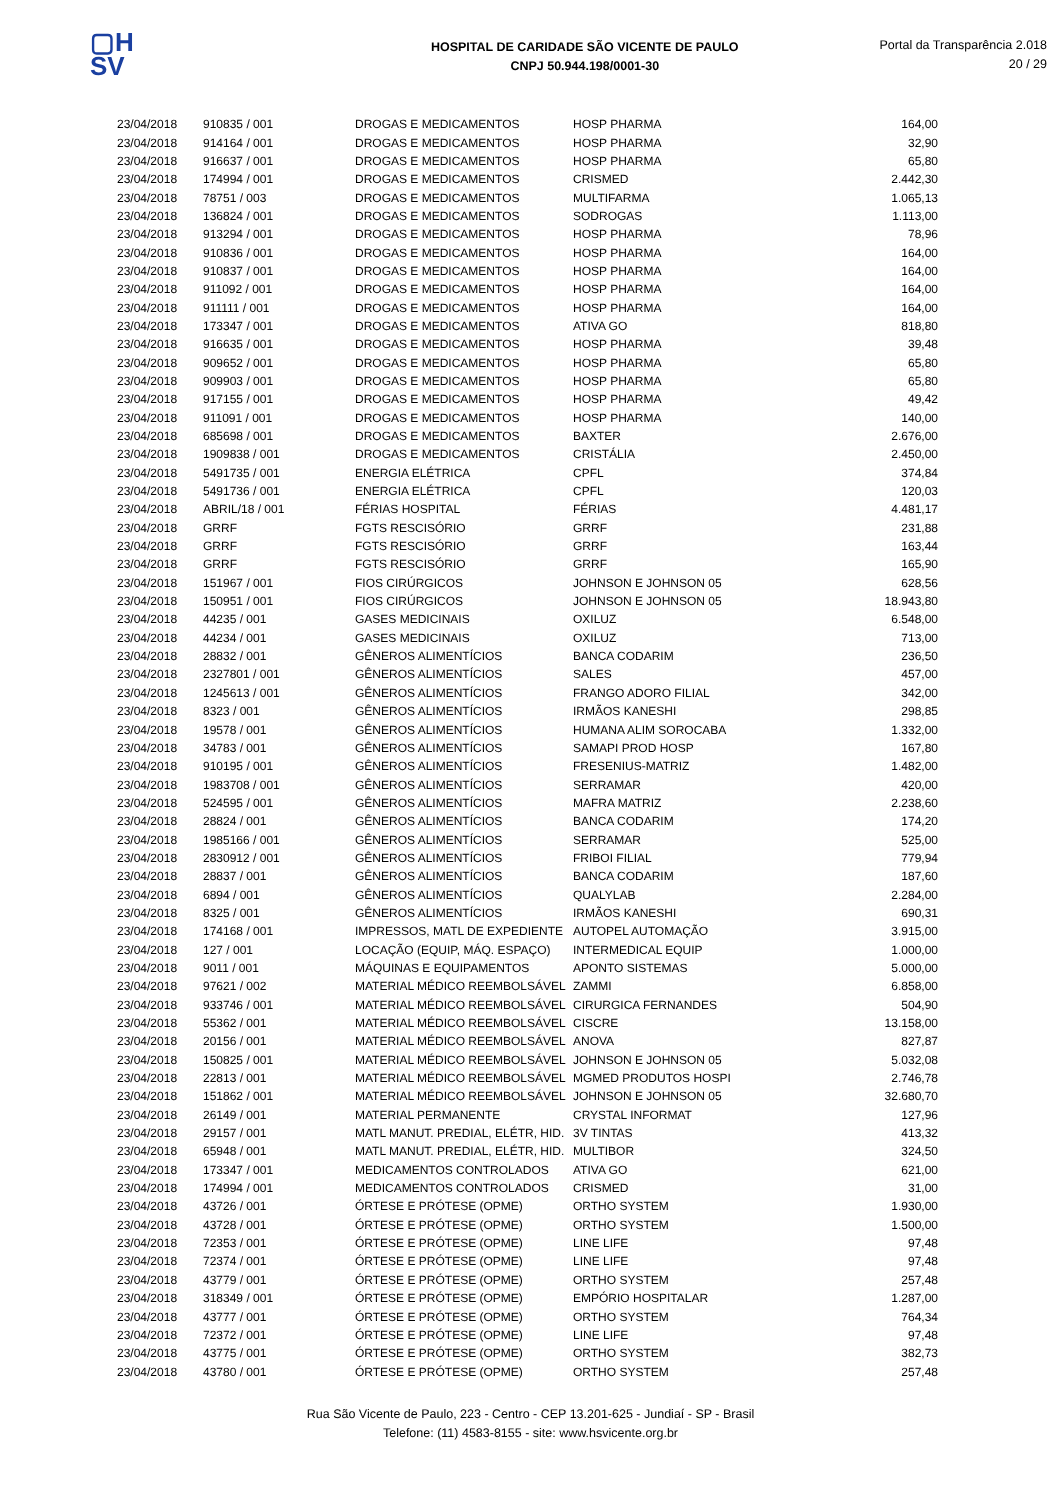▢H
SV
HOSPITAL DE CARIDADE SÃO VICENTE DE PAULO
CNPJ 50.944.198/0001-30
Portal da Transparência 2.018
20 / 29
| 23/04/2018 | 910835 / 001 | DROGAS E MEDICAMENTOS | HOSP PHARMA | 164,00 |
| 23/04/2018 | 914164 / 001 | DROGAS E MEDICAMENTOS | HOSP PHARMA | 32,90 |
| 23/04/2018 | 916637 / 001 | DROGAS E MEDICAMENTOS | HOSP PHARMA | 65,80 |
| 23/04/2018 | 174994 / 001 | DROGAS E MEDICAMENTOS | CRISMED | 2.442,30 |
| 23/04/2018 | 78751 / 003 | DROGAS E MEDICAMENTOS | MULTIFARMA | 1.065,13 |
| 23/04/2018 | 136824 / 001 | DROGAS E MEDICAMENTOS | SODROGAS | 1.113,00 |
| 23/04/2018 | 913294 / 001 | DROGAS E MEDICAMENTOS | HOSP PHARMA | 78,96 |
| 23/04/2018 | 910836 / 001 | DROGAS E MEDICAMENTOS | HOSP PHARMA | 164,00 |
| 23/04/2018 | 910837 / 001 | DROGAS E MEDICAMENTOS | HOSP PHARMA | 164,00 |
| 23/04/2018 | 911092 / 001 | DROGAS E MEDICAMENTOS | HOSP PHARMA | 164,00 |
| 23/04/2018 | 911111 / 001 | DROGAS E MEDICAMENTOS | HOSP PHARMA | 164,00 |
| 23/04/2018 | 173347 / 001 | DROGAS E MEDICAMENTOS | ATIVA GO | 818,80 |
| 23/04/2018 | 916635 / 001 | DROGAS E MEDICAMENTOS | HOSP PHARMA | 39,48 |
| 23/04/2018 | 909652 / 001 | DROGAS E MEDICAMENTOS | HOSP PHARMA | 65,80 |
| 23/04/2018 | 909903 / 001 | DROGAS E MEDICAMENTOS | HOSP PHARMA | 65,80 |
| 23/04/2018 | 917155 / 001 | DROGAS E MEDICAMENTOS | HOSP PHARMA | 49,42 |
| 23/04/2018 | 911091 / 001 | DROGAS E MEDICAMENTOS | HOSP PHARMA | 140,00 |
| 23/04/2018 | 685698 / 001 | DROGAS E MEDICAMENTOS | BAXTER | 2.676,00 |
| 23/04/2018 | 1909838 / 001 | DROGAS E MEDICAMENTOS | CRISTÁLIA | 2.450,00 |
| 23/04/2018 | 5491735 / 001 | ENERGIA ELÉTRICA | CPFL | 374,84 |
| 23/04/2018 | 5491736 / 001 | ENERGIA ELÉTRICA | CPFL | 120,03 |
| 23/04/2018 | ABRIL/18 / 001 | FÉRIAS HOSPITAL | FÉRIAS | 4.481,17 |
| 23/04/2018 | GRRF | FGTS RESCISÓRIO | GRRF | 231,88 |
| 23/04/2018 | GRRF | FGTS RESCISÓRIO | GRRF | 163,44 |
| 23/04/2018 | GRRF | FGTS RESCISÓRIO | GRRF | 165,90 |
| 23/04/2018 | 151967 / 001 | FIOS CIRÚRGICOS | JOHNSON E JOHNSON 05 | 628,56 |
| 23/04/2018 | 150951 / 001 | FIOS CIRÚRGICOS | JOHNSON E JOHNSON 05 | 18.943,80 |
| 23/04/2018 | 44235 / 001 | GASES MEDICINAIS | OXILUZ | 6.548,00 |
| 23/04/2018 | 44234 / 001 | GASES MEDICINAIS | OXILUZ | 713,00 |
| 23/04/2018 | 28832 / 001 | GÊNEROS ALIMENTÍCIOS | BANCA CODARIM | 236,50 |
| 23/04/2018 | 2327801 / 001 | GÊNEROS ALIMENTÍCIOS | SALES | 457,00 |
| 23/04/2018 | 1245613 / 001 | GÊNEROS ALIMENTÍCIOS | FRANGO ADORO FILIAL | 342,00 |
| 23/04/2018 | 8323 / 001 | GÊNEROS ALIMENTÍCIOS | IRMÃOS KANESHI | 298,85 |
| 23/04/2018 | 19578 / 001 | GÊNEROS ALIMENTÍCIOS | HUMANA ALIM SOROCABA | 1.332,00 |
| 23/04/2018 | 34783 / 001 | GÊNEROS ALIMENTÍCIOS | SAMAPI PROD HOSP | 167,80 |
| 23/04/2018 | 910195 / 001 | GÊNEROS ALIMENTÍCIOS | FRESENIUS-MATRIZ | 1.482,00 |
| 23/04/2018 | 1983708 / 001 | GÊNEROS ALIMENTÍCIOS | SERRAMAR | 420,00 |
| 23/04/2018 | 524595 / 001 | GÊNEROS ALIMENTÍCIOS | MAFRA MATRIZ | 2.238,60 |
| 23/04/2018 | 28824 / 001 | GÊNEROS ALIMENTÍCIOS | BANCA CODARIM | 174,20 |
| 23/04/2018 | 1985166 / 001 | GÊNEROS ALIMENTÍCIOS | SERRAMAR | 525,00 |
| 23/04/2018 | 2830912 / 001 | GÊNEROS ALIMENTÍCIOS | FRIBOI FILIAL | 779,94 |
| 23/04/2018 | 28837 / 001 | GÊNEROS ALIMENTÍCIOS | BANCA CODARIM | 187,60 |
| 23/04/2018 | 6894 / 001 | GÊNEROS ALIMENTÍCIOS | QUALYLAB | 2.284,00 |
| 23/04/2018 | 8325 / 001 | GÊNEROS ALIMENTÍCIOS | IRMÃOS KANESHI | 690,31 |
| 23/04/2018 | 174168 / 001 | IMPRESSOS, MATL DE EXPEDIENTE | AUTOPEL AUTOMAÇÃO | 3.915,00 |
| 23/04/2018 | 127 / 001 | LOCAÇÃO (EQUIP, MÁQ. ESPAÇO) | INTERMEDICAL EQUIP | 1.000,00 |
| 23/04/2018 | 9011 / 001 | MÁQUINAS E EQUIPAMENTOS | APONTO SISTEMAS | 5.000,00 |
| 23/04/2018 | 97621 / 002 | MATERIAL MÉDICO REEMBOLSÁVEL | ZAMMI | 6.858,00 |
| 23/04/2018 | 933746 / 001 | MATERIAL MÉDICO REEMBOLSÁVEL | CIRURGICA FERNANDES | 504,90 |
| 23/04/2018 | 55362 / 001 | MATERIAL MÉDICO REEMBOLSÁVEL | CISCRE | 13.158,00 |
| 23/04/2018 | 20156 / 001 | MATERIAL MÉDICO REEMBOLSÁVEL | ANOVA | 827,87 |
| 23/04/2018 | 150825 / 001 | MATERIAL MÉDICO REEMBOLSÁVEL | JOHNSON E JOHNSON 05 | 5.032,08 |
| 23/04/2018 | 22813 / 001 | MATERIAL MÉDICO REEMBOLSÁVEL | MGMED PRODUTOS HOSPI | 2.746,78 |
| 23/04/2018 | 151862 / 001 | MATERIAL MÉDICO REEMBOLSÁVEL | JOHNSON E JOHNSON 05 | 32.680,70 |
| 23/04/2018 | 26149 / 001 | MATERIAL PERMANENTE | CRYSTAL INFORMAT | 127,96 |
| 23/04/2018 | 29157 / 001 | MATL MANUT. PREDIAL, ELÉTR, HID. | 3V TINTAS | 413,32 |
| 23/04/2018 | 65948 / 001 | MATL MANUT. PREDIAL, ELÉTR, HID. | MULTIBOR | 324,50 |
| 23/04/2018 | 173347 / 001 | MEDICAMENTOS CONTROLADOS | ATIVA GO | 621,00 |
| 23/04/2018 | 174994 / 001 | MEDICAMENTOS CONTROLADOS | CRISMED | 31,00 |
| 23/04/2018 | 43726 / 001 | ÓRTESE E PRÓTESE (OPME) | ORTHO SYSTEM | 1.930,00 |
| 23/04/2018 | 43728 / 001 | ÓRTESE E PRÓTESE (OPME) | ORTHO SYSTEM | 1.500,00 |
| 23/04/2018 | 72353 / 001 | ÓRTESE E PRÓTESE (OPME) | LINE LIFE | 97,48 |
| 23/04/2018 | 72374 / 001 | ÓRTESE E PRÓTESE (OPME) | LINE LIFE | 97,48 |
| 23/04/2018 | 43779 / 001 | ÓRTESE E PRÓTESE (OPME) | ORTHO SYSTEM | 257,48 |
| 23/04/2018 | 318349 / 001 | ÓRTESE E PRÓTESE (OPME) | EMPÓRIO HOSPITALAR | 1.287,00 |
| 23/04/2018 | 43777 / 001 | ÓRTESE E PRÓTESE (OPME) | ORTHO SYSTEM | 764,34 |
| 23/04/2018 | 72372 / 001 | ÓRTESE E PRÓTESE (OPME) | LINE LIFE | 97,48 |
| 23/04/2018 | 43775 / 001 | ÓRTESE E PRÓTESE (OPME) | ORTHO SYSTEM | 382,73 |
| 23/04/2018 | 43780 / 001 | ÓRTESE E PRÓTESE (OPME) | ORTHO SYSTEM | 257,48 |
Rua São Vicente de Paulo, 223 - Centro - CEP 13.201-625 - Jundiaí - SP - Brasil
Telefone: (11) 4583-8155 - site: www.hsvicente.org.br